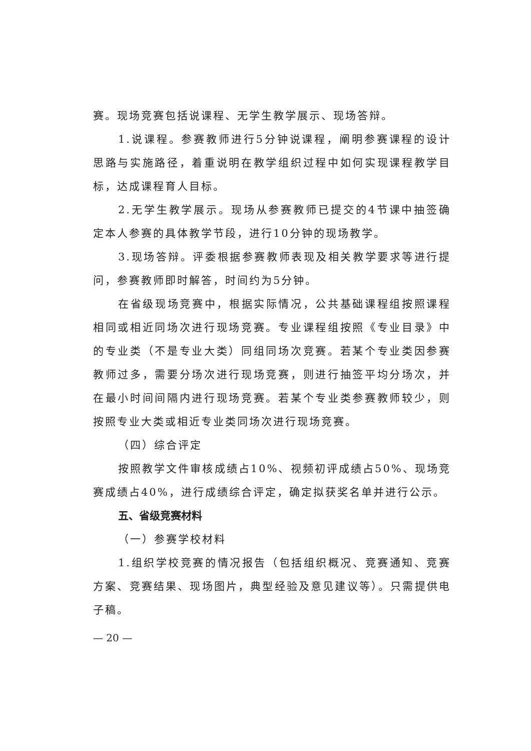赛。现场竞赛包括说课程、无学生教学展示、现场答辩。
1.说课程。参赛教师进行5分钟说课程，阐明参赛课程的设计思路与实施路径，着重说明在教学组织过程中如何实现课程教学目标，达成课程育人目标。
2.无学生教学展示。现场从参赛教师已提交的4节课中抽签确定本人参赛的具体教学节段，进行10分钟的现场教学。
3.现场答辩。评委根据参赛教师表现及相关教学要求等进行提问，参赛教师即时解答，时间约为5分钟。
在省级现场竞赛中，根据实际情况，公共基础课程组按照课程相同或相近同场次进行现场竞赛。专业课程组按照《专业目录》中的专业类（不是专业大类）同组同场次竞赛。若某个专业类因参赛教师过多，需要分场次进行现场竞赛，则进行抽签平均分场次，并在最小时间间隔内进行现场竞赛。若某个专业类参赛教师较少，则按照专业大类或相近专业类同场次进行现场竞赛。
（四）综合评定
按照教学文件审核成绩占10%、视频初评成绩占50%、现场竞赛成绩占40%，进行成绩综合评定，确定拟获奖名单并进行公示。
五、省级竞赛材料
（一）参赛学校材料
1.组织学校竞赛的情况报告（包括组织概况、竞赛通知、竞赛方案、竞赛结果、现场图片，典型经验及意见建议等）。只需提供电子稿。
— 20 —